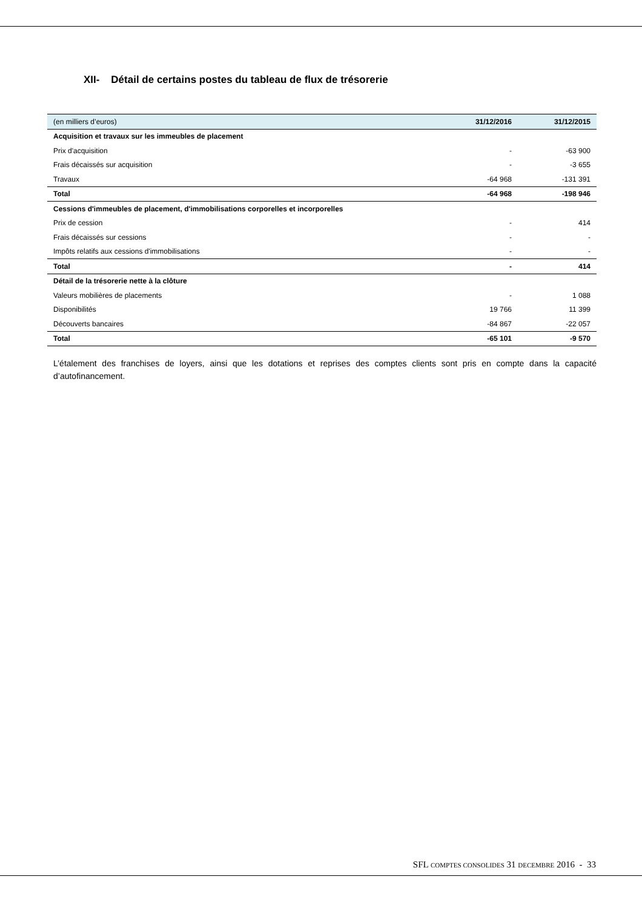XII- Détail de certains postes du tableau de flux de trésorerie
| (en milliers d’euros) | 31/12/2016 | 31/12/2015 |
| --- | --- | --- |
| Acquisition et travaux sur les immeubles de placement | | |
| Prix d'acquisition | - | -63 900 |
| Frais décaissés sur acquisition | - | -3 655 |
| Travaux | -64 968 | -131 391 |
| Total | -64 968 | -198 946 |
| Cessions d'immeubles de placement, d'immobilisations corporelles et incorporelles | | |
| Prix de cession | - | 414 |
| Frais décaissés sur cessions | - | - |
| Impôts relatifs aux cessions d'immobilisations | - | - |
| Total | - | 414 |
| Détail de la trésorerie nette à la clôture | | |
| Valeurs mobilières de placements | - | 1 088 |
| Disponibilités | 19 766 | 11 399 |
| Découverts bancaires | -84 867 | -22 057 |
| Total | -65 101 | -9 570 |
L’étalement des franchises de loyers, ainsi que les dotations et reprises des comptes clients sont pris en compte dans la capacité d’autofinancement.
SFL COMPTES CONSOLIDES 31 DECEMBRE 2016 - 33